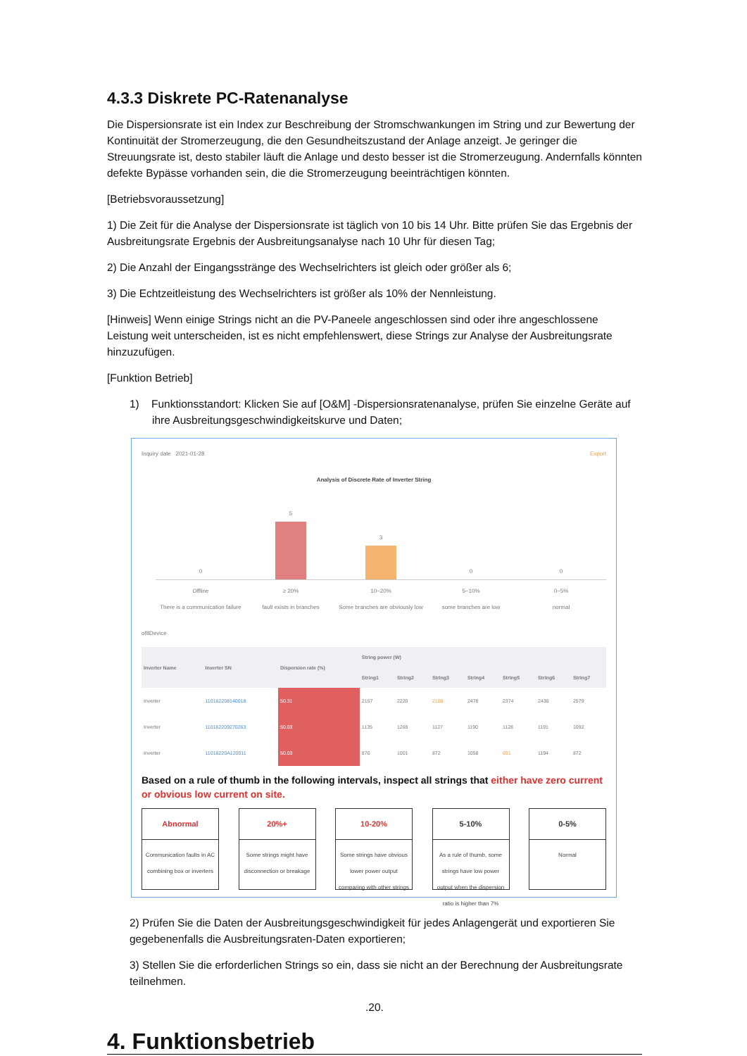4.3.3 Diskrete PC-Ratenanalyse
Die Dispersionsrate ist ein Index zur Beschreibung der Stromschwankungen im String und zur Bewertung der Kontinuität der Stromerzeugung, die den Gesundheitszustand der Anlage anzeigt. Je geringer die Streuungsrate ist, desto stabiler läuft die Anlage und desto besser ist die Stromerzeugung. Andernfalls könnten defekte Bypässe vorhanden sein, die die Stromerzeugung beeinträchtigen könnten.
[Betriebsvoraussetzung]
1) Die Zeit für die Analyse der Dispersionsrate ist täglich von 10 bis 14 Uhr. Bitte prüfen Sie das Ergebnis der Ausbreitungsrate Ergebnis der Ausbreitungsanalyse nach 10 Uhr für diesen Tag;
2) Die Anzahl der Eingangsstränge des Wechselrichters ist gleich oder größer als 6;
3) Die Echtzeitleistung des Wechselrichters ist größer als 10% der Nennleistung.
[Hinweis] Wenn einige Strings nicht an die PV-Paneele angeschlossen sind oder ihre angeschlossene Leistung weit unterscheiden, ist es nicht empfehlenswert, diese Strings zur Analyse der Ausbreitungsrate hinzuzufügen.
[Funktion Betrieb]
1) Funktionsstandort: Klicken Sie auf [O&M] -Dispersionsratenanalyse, prüfen Sie einzelne Geräte auf ihre Ausbreitungsgeschwindigkeitskurve und Daten;
Inquiry date 2021-01-28 Export
Analysis of Discrete Rate of Inverter String
0
5
3
0
0
Offline
There is a communication failure
≥ 20%
fault exists in branches
10~20%
Some branches are obviously low
5~10%
some branches are low
0~5%
normal
of8Device
| Inverter Name | Inverter SN | Dispersion rate (%) | String power (W) | | | | | | |
| --- | --- | --- | --- | --- | --- | --- | --- | --- | --- |
| | | | String1 | String2 | String3 | String4 | String5 | String6 | String7 |
| Inverter | 110162208140018 | 50.31 | 2157 | 2220 | 2106 | 2478 | 2374 | 2436 | 2579 |
| Inverter | 110162209270263 | 50.03 | 1135 | 1269 | 1127 | 1190 | 1128 | 1191 | 1092 |
| Inverter | 11016220A120011 | 50.03 | 876 | 1001 | 872 | 1058 | 691 | 1194 | 872 |
Based on a rule of thumb in the following intervals, inspect all strings that either have zero current or obvious low current on site.
Abnormal
Communication faults in AC combining box or inverters
20%+
Some strings might have disconnection or breakage
10-20%
Some strings have obvious lower power output comparing with other strings
5-10%
As a rule of thumb, some strings have low power output when the dispersion ratio is higher than 7%
0-5%
Normal
2) Prüfen Sie die Daten der Ausbreitungsgeschwindigkeit für jedes Anlagengerät und exportieren Sie gegebenenfalls die Ausbreitungsraten-Daten exportieren;
3) Stellen Sie die erforderlichen Strings so ein, dass sie nicht an der Berechnung der Ausbreitungsrate teilnehmen.
.20.
4. Funktionsbetrieb